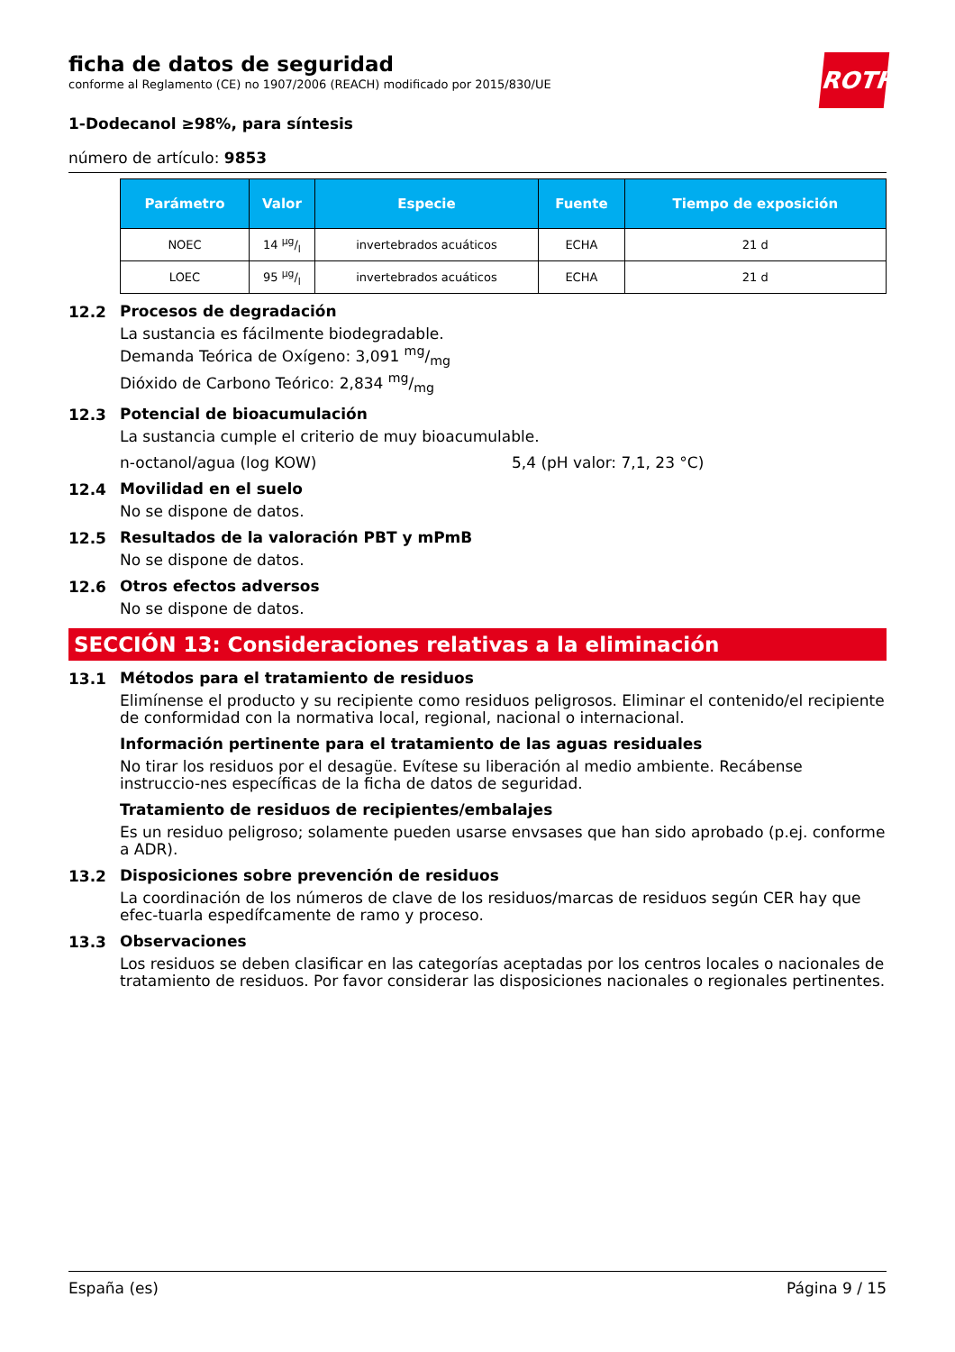ROTH
ficha de datos de seguridad
conforme al Reglamento (CE) no 1907/2006 (REACH) modificado por 2015/830/UE
1-Dodecanol ≥98%, para síntesis
número de artículo: 9853
| Parámetro | Valor | Especie | Fuente | Tiempo de exposición |
| --- | --- | --- | --- | --- |
| NOEC | 14 µg/l | invertebrados acuáticos | ECHA | 21 d |
| LOEC | 95 µg/l | invertebrados acuáticos | ECHA | 21 d |
12.2
Procesos de degradación
La sustancia es fácilmente biodegradable.
Demanda Teórica de Oxígeno: 3,091 mg/mg
Dióxido de Carbono Teórico: 2,834 mg/mg
12.3
Potencial de bioacumulación
La sustancia cumple el criterio de muy bioacumulable.
n-octanol/agua (log KOW) 5,4 (pH valor: 7,1, 23 °C)
12.4
Movilidad en el suelo
No se dispone de datos.
12.5
Resultados de la valoración PBT y mPmB
No se dispone de datos.
12.6
Otros efectos adversos
No se dispone de datos.
SECCIÓN 13: Consideraciones relativas a la eliminación
13.1
Métodos para el tratamiento de residuos
Elimínense el producto y su recipiente como residuos peligrosos. Eliminar el contenido/el recipiente de conformidad con la normativa local, regional, nacional o internacional.
Información pertinente para el tratamiento de las aguas residuales
No tirar los residuos por el desagüe. Evítese su liberación al medio ambiente. Recábense instruccio-nes específicas de la ficha de datos de seguridad.
Tratamiento de residuos de recipientes/embalajes
Es un residuo peligroso; solamente pueden usarse envsases que han sido aprobado (p.ej. conforme a ADR).
13.2
Disposiciones sobre prevención de residuos
La coordinación de los números de clave de los residuos/marcas de residuos según CER hay que efec-tuarla espedífcamente de ramo y proceso.
13.3
Observaciones
Los residuos se deben clasificar en las categorías aceptadas por los centros locales o nacionales de tratamiento de residuos. Por favor considerar las disposiciones nacionales o regionales pertinentes.
España (es) Página 9 / 15